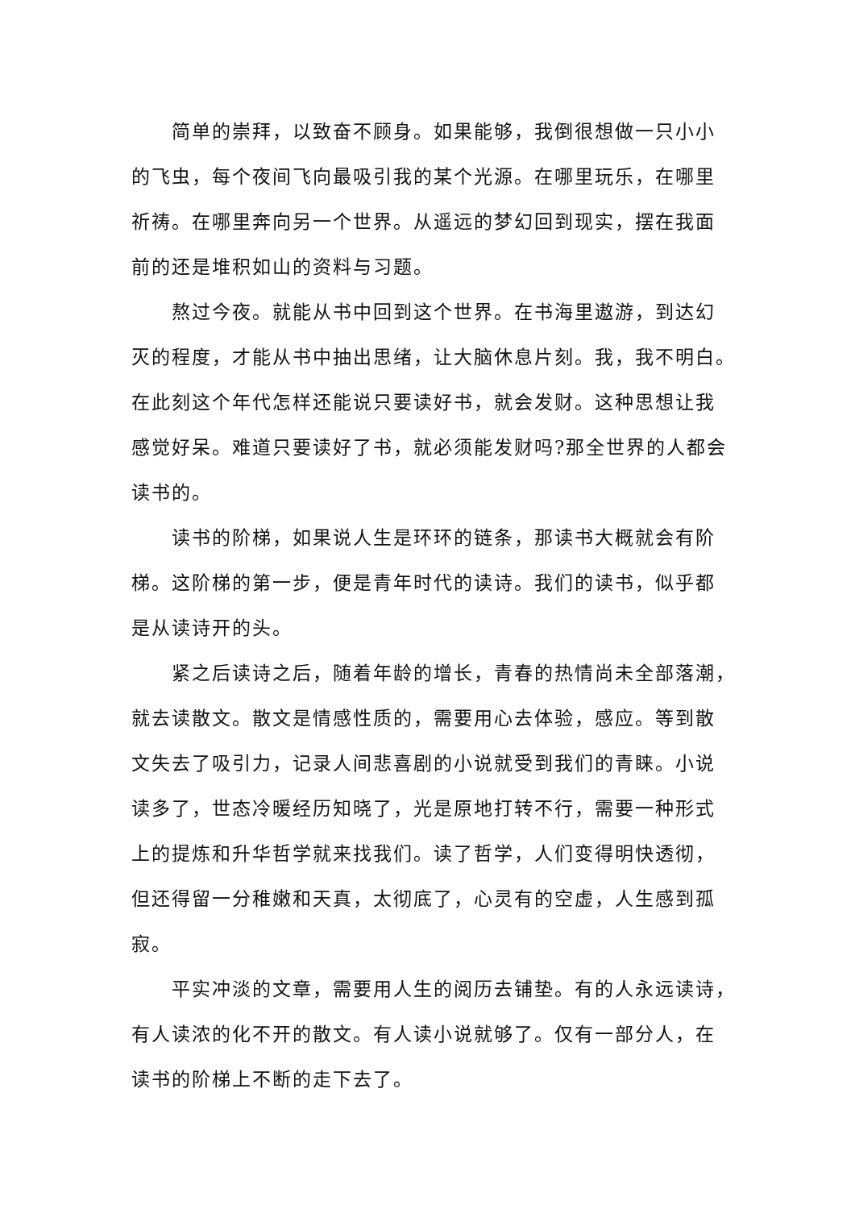简单的崇拜，以致奋不顾身。如果能够，我倒很想做一只小小
的飞虫，每个夜间飞向最吸引我的某个光源。在哪里玩乐，在哪里
祈祷。在哪里奔向另一个世界。从遥远的梦幻回到现实，摆在我面
前的还是堆积如山的资料与习题。
熬过今夜。就能从书中回到这个世界。在书海里遨游，到达幻
灭的程度，才能从书中抽出思绪，让大脑休息片刻。我，我不明白。
在此刻这个年代怎样还能说只要读好书，就会发财。这种思想让我
感觉好呆。难道只要读好了书，就必须能发财吗?那全世界的人都会
读书的。
读书的阶梯，如果说人生是环环的链条，那读书大概就会有阶
梯。这阶梯的第一步，便是青年时代的读诗。我们的读书，似乎都
是从读诗开的头。
紧之后读诗之后，随着年龄的增长，青春的热情尚未全部落潮，
就去读散文。散文是情感性质的，需要用心去体验，感应。等到散
文失去了吸引力，记录人间悲喜剧的小说就受到我们的青睐。小说
读多了，世态冷暖经历知晓了，光是原地打转不行，需要一种形式
上的提炼和升华哲学就来找我们。读了哲学，人们变得明快透彻，
但还得留一分稚嫩和天真，太彻底了，心灵有的空虚，人生感到孤
寂。
平实冲淡的文章，需要用人生的阅历去铺垫。有的人永远读诗，
有人读浓的化不开的散文。有人读小说就够了。仅有一部分人，在
读书的阶梯上不断的走下去了。